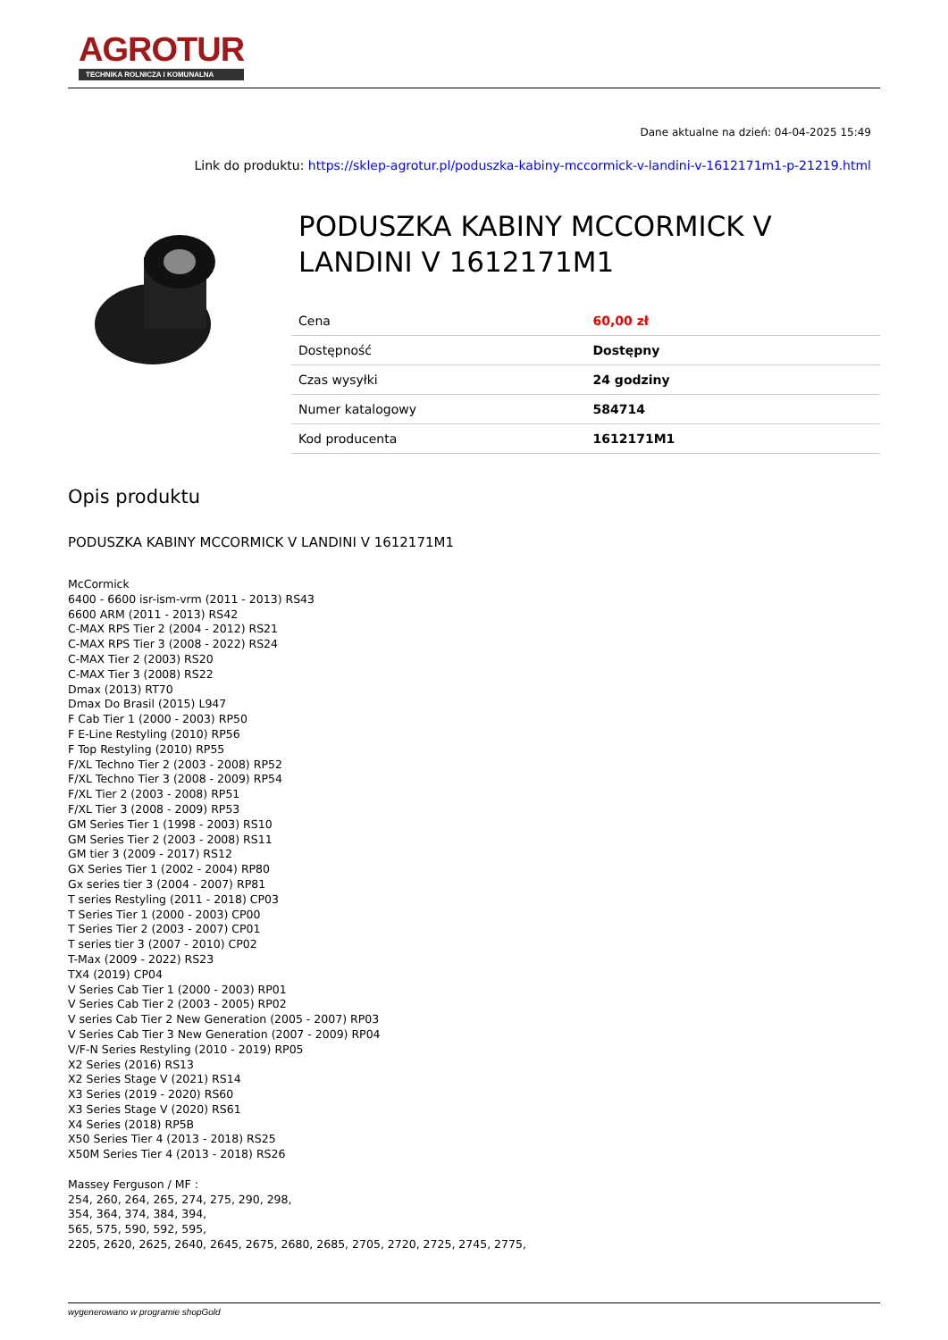AGROTUR
TECHNIKA ROLNICZA I KOMUNALNA
Dane aktualne na dzień: 04-04-2025 15:49
Link do produktu: https://sklep-agrotur.pl/poduszka-kabiny-mccormick-v-landini-v-1612171m1-p-21219.html
PODUSZKA KABINY MCCORMICK V LANDINI V 1612171M1
| Cena | 60,00 zł |
| Dostępność | Dostępny |
| Czas wysyłki | 24 godziny |
| Numer katalogowy | 584714 |
| Kod producenta | 1612171M1 |
Opis produktu
PODUSZKA KABINY MCCORMICK V LANDINI V 1612171M1
McCormick
6400 - 6600 isr-ism-vrm (2011 - 2013) RS43
6600 ARM (2011 - 2013) RS42
C-MAX RPS Tier 2 (2004 - 2012) RS21
C-MAX RPS Tier 3 (2008 - 2022) RS24
C-MAX Tier 2 (2003) RS20
C-MAX Tier 3 (2008) RS22
Dmax (2013) RT70
Dmax Do Brasil (2015) L947
F Cab Tier 1 (2000 - 2003) RP50
F E-Line Restyling (2010) RP56
F Top Restyling (2010) RP55
F/XL Techno Tier 2 (2003 - 2008) RP52
F/XL Techno Tier 3 (2008 - 2009) RP54
F/XL Tier 2 (2003 - 2008) RP51
F/XL Tier 3 (2008 - 2009) RP53
GM Series Tier 1 (1998 - 2003) RS10
GM Series Tier 2 (2003 - 2008) RS11
GM tier 3 (2009 - 2017) RS12
GX Series Tier 1 (2002 - 2004) RP80
Gx series tier 3 (2004 - 2007) RP81
T series Restyling (2011 - 2018) CP03
T Series Tier 1 (2000 - 2003) CP00
T Series Tier 2 (2003 - 2007) CP01
T series tier 3 (2007 - 2010) CP02
T-Max (2009 - 2022) RS23
TX4 (2019) CP04
V Series Cab Tier 1 (2000 - 2003) RP01
V Series Cab Tier 2 (2003 - 2005) RP02
V series Cab Tier 2 New Generation (2005 - 2007) RP03
V Series Cab Tier 3 New Generation (2007 - 2009) RP04
V/F-N Series Restyling (2010 - 2019) RP05
X2 Series (2016) RS13
X2 Series Stage V (2021) RS14
X3 Series (2019 - 2020) RS60
X3 Series Stage V (2020) RS61
X4 Series (2018) RP5B
X50 Series Tier 4 (2013 - 2018) RS25
X50M Series Tier 4 (2013 - 2018) RS26
Massey Ferguson / MF :
254, 260, 264, 265, 274, 275, 290, 298,
354, 364, 374, 384, 394,
565, 575, 590, 592, 595,
2205, 2620, 2625, 2640, 2645, 2675, 2680, 2685, 2705, 2720, 2725, 2745, 2775,
wygenerowano w programie shopGold